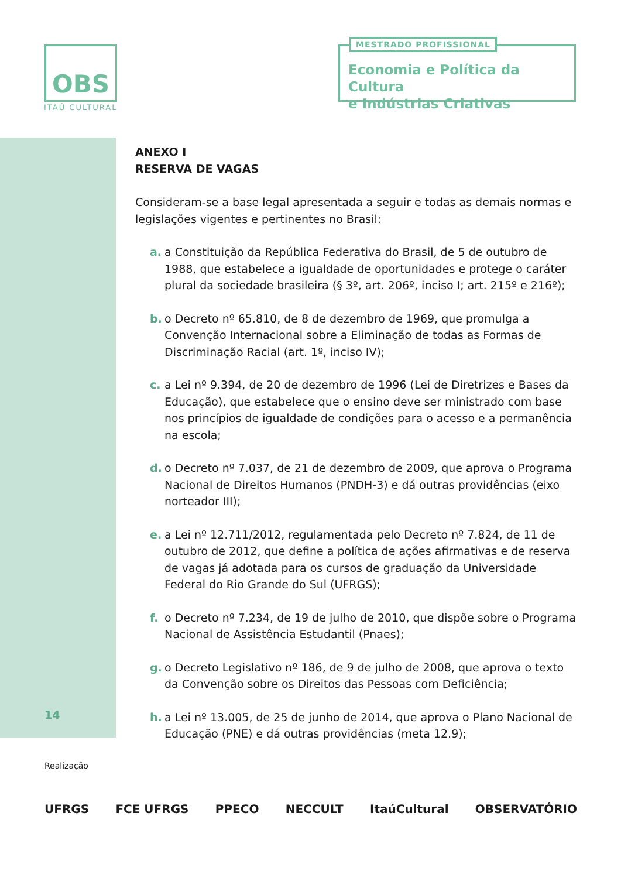OBS
ITAÚ CULTURAL
MESTRADO PROFISSIONAL
Economia e Política da Cultura
e Indústrias Criativas
ANEXO I
RESERVA DE VAGAS
Consideram-se a base legal apresentada a seguir e todas as demais normas e legislações vigentes e pertinentes no Brasil:
a. a Constituição da República Federativa do Brasil, de 5 de outubro de 1988, que estabelece a igualdade de oportunidades e protege o caráter plural da sociedade brasileira (§ 3º, art. 206º, inciso I; art. 215º e 216º);
b. o Decreto nº 65.810, de 8 de dezembro de 1969, que promulga a Convenção Internacional sobre a Eliminação de todas as Formas de Discriminação Racial (art. 1º, inciso IV);
c. a Lei nº 9.394, de 20 de dezembro de 1996 (Lei de Diretrizes e Bases da Educação), que estabelece que o ensino deve ser ministrado com base nos princípios de igualdade de condições para o acesso e a permanência na escola;
d. o Decreto nº 7.037, de 21 de dezembro de 2009, que aprova o Programa Nacional de Direitos Humanos (PNDH-3) e dá outras providências (eixo norteador III);
e. a Lei nº 12.711/2012, regulamentada pelo Decreto nº 7.824, de 11 de outubro de 2012, que define a política de ações afirmativas e de reserva de vagas já adotada para os cursos de graduação da Universidade Federal do Rio Grande do Sul (UFRGS);
f. o Decreto nº 7.234, de 19 de julho de 2010, que dispõe sobre o Programa Nacional de Assistência Estudantil (Pnaes);
g. o Decreto Legislativo nº 186, de 9 de julho de 2008, que aprova o texto da Convenção sobre os Direitos das Pessoas com Deficiência;
h. a Lei nº 13.005, de 25 de junho de 2014, que aprova o Plano Nacional de Educação (PNE) e dá outras providências (meta 12.9);
14
Realização
UFRGS FCE UFRGS PPECO NECCULT ItaúCultural OBSERVATÓRIO